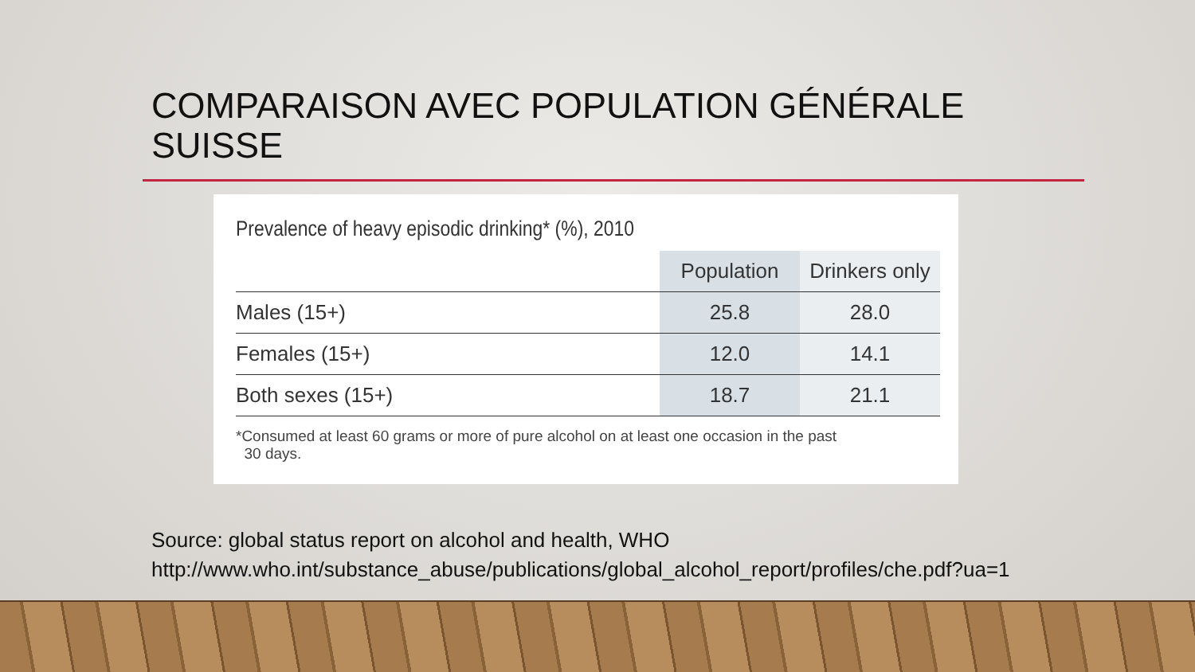COMPARAISON AVEC POPULATION GÉNÉRALE
SUISSE
Prevalence of heavy episodic drinking* (%), 2010
| | Population | Drinkers only |
| --- | --- | --- |
| Males (15+) | 25.8 | 28.0 |
| Females (15+) | 12.0 | 14.1 |
| Both sexes (15+) | 18.7 | 21.1 |
*Consumed at least 60 grams or more of pure alcohol on at least one occasion in the past
30 days.
Source: global status report on alcohol and health, WHO
http://www.who.int/substance_abuse/publications/global_alcohol_report/profiles/che.pdf?ua=1